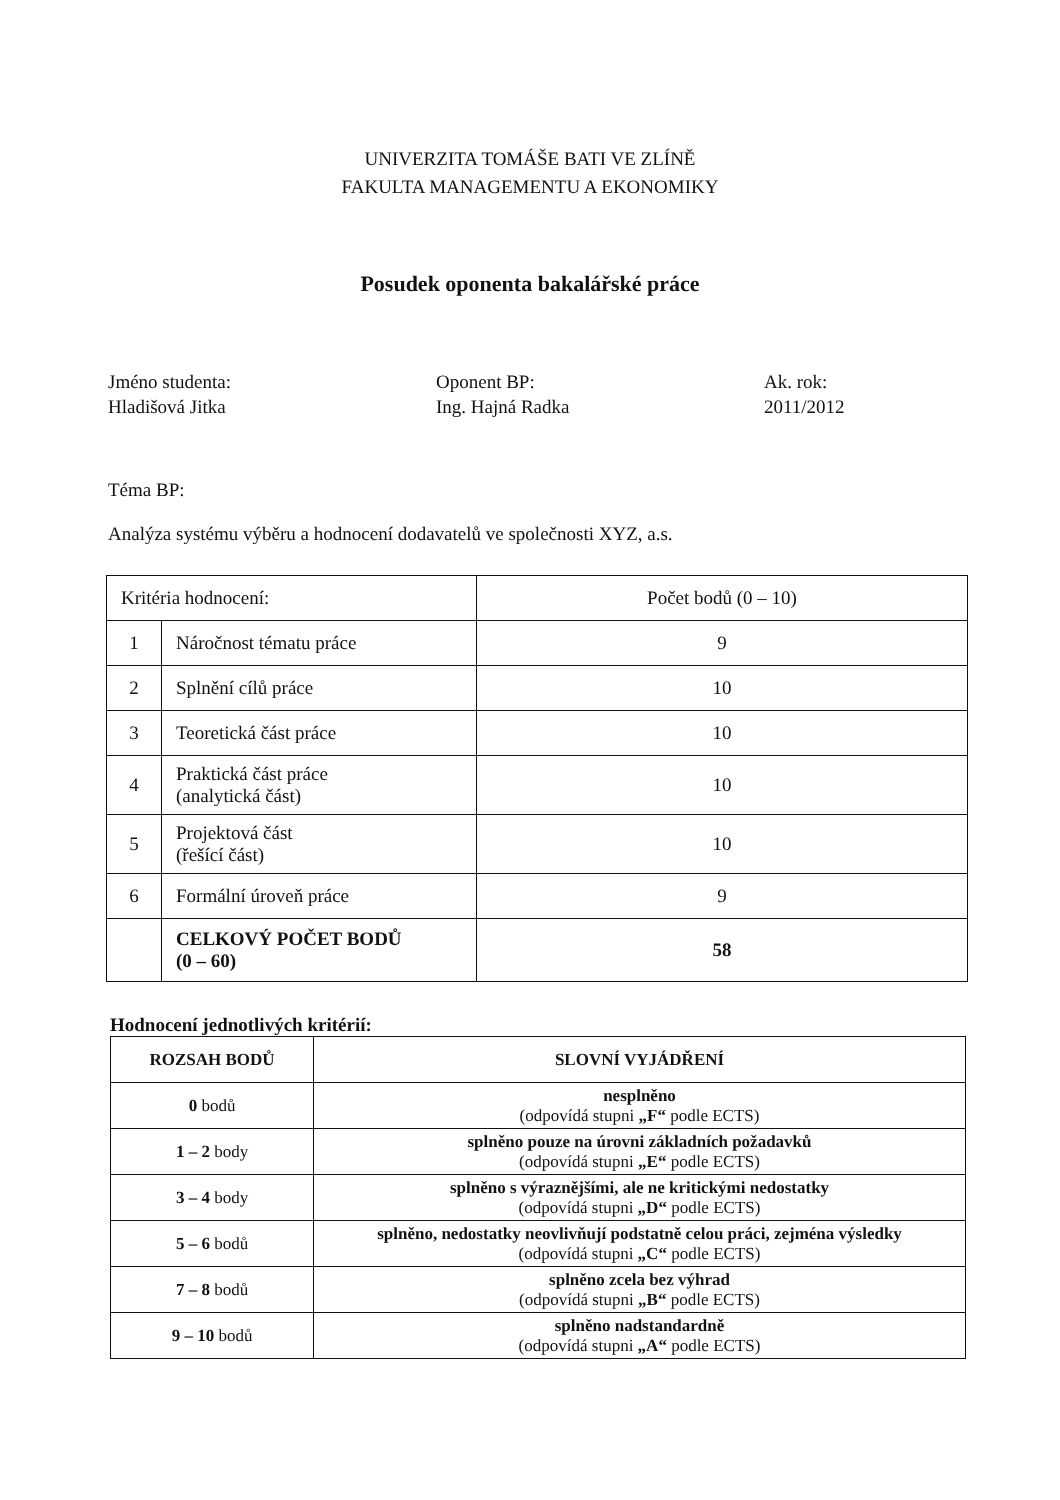UNIVERZITA TOMÁŠE BATI VE ZLÍNĚ
FAKULTA MANAGEMENTU A EKONOMIKY
Posudek oponenta bakalářské práce
Jméno studenta:
Hladišová Jitka
Oponent BP:
Ing. Hajná Radka
Ak. rok:
2011/2012
Téma BP:
Analýza systému výběru a hodnocení dodavatelů ve společnosti XYZ, a.s.
| Kritéria hodnocení: | | Počet bodů (0 – 10) |
| 1 | Náročnost tématu práce | 9 |
| 2 | Splnění cílů práce | 10 |
| 3 | Teoretická část práce | 10 |
| 4 | Praktická část práce (analytická část) | 10 |
| 5 | Projektová část (řešící část) | 10 |
| 6 | Formální úroveň práce | 9 |
| | CELKOVÝ POČET BODŮ (0 – 60) | 58 |
Hodnocení jednotlivých kritérií:
| ROZSAH BODŮ | SLOVNÍ VYJÁDŘENÍ |
| --- | --- |
| 0 bodů | nesplněno (odpovídá stupni „F“ podle ECTS) |
| 1 – 2 body | splněno pouze na úrovni základních požadavků (odpovídá stupni „E“ podle ECTS) |
| 3 – 4 body | splněno s výraznějšími, ale ne kritickými nedostatky (odpovídá stupni „D“ podle ECTS) |
| 5 – 6 bodů | splněno, nedostatky neovlivňují podstatně celou práci, zejména výsledky (odpovídá stupni „C“ podle ECTS) |
| 7 – 8 bodů | splněno zcela bez výhrad (odpovídá stupni „B“ podle ECTS) |
| 9 – 10 bodů | splněno nadstandardně (odpovídá stupni „A“ podle ECTS) |